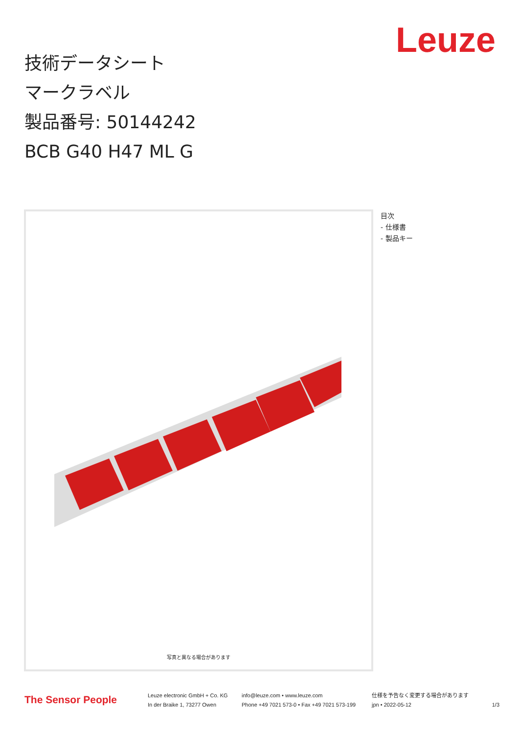Leuze
技術データシート
マークラベル
製品番号: 50144242
BCB G40 H47 ML G
写真と異なる場合があります
目次
- 仕様書
- 製品キー
The Sensor People
Leuze electronic GmbH + Co. KG
In der Braike 1, 73277 Owen
info@leuze.com • www.leuze.com
Phone +49 7021 573-0 • Fax +49 7021 573-199
仕様を予告なく変更する場合があります
jpn • 2022-05-12
1/3